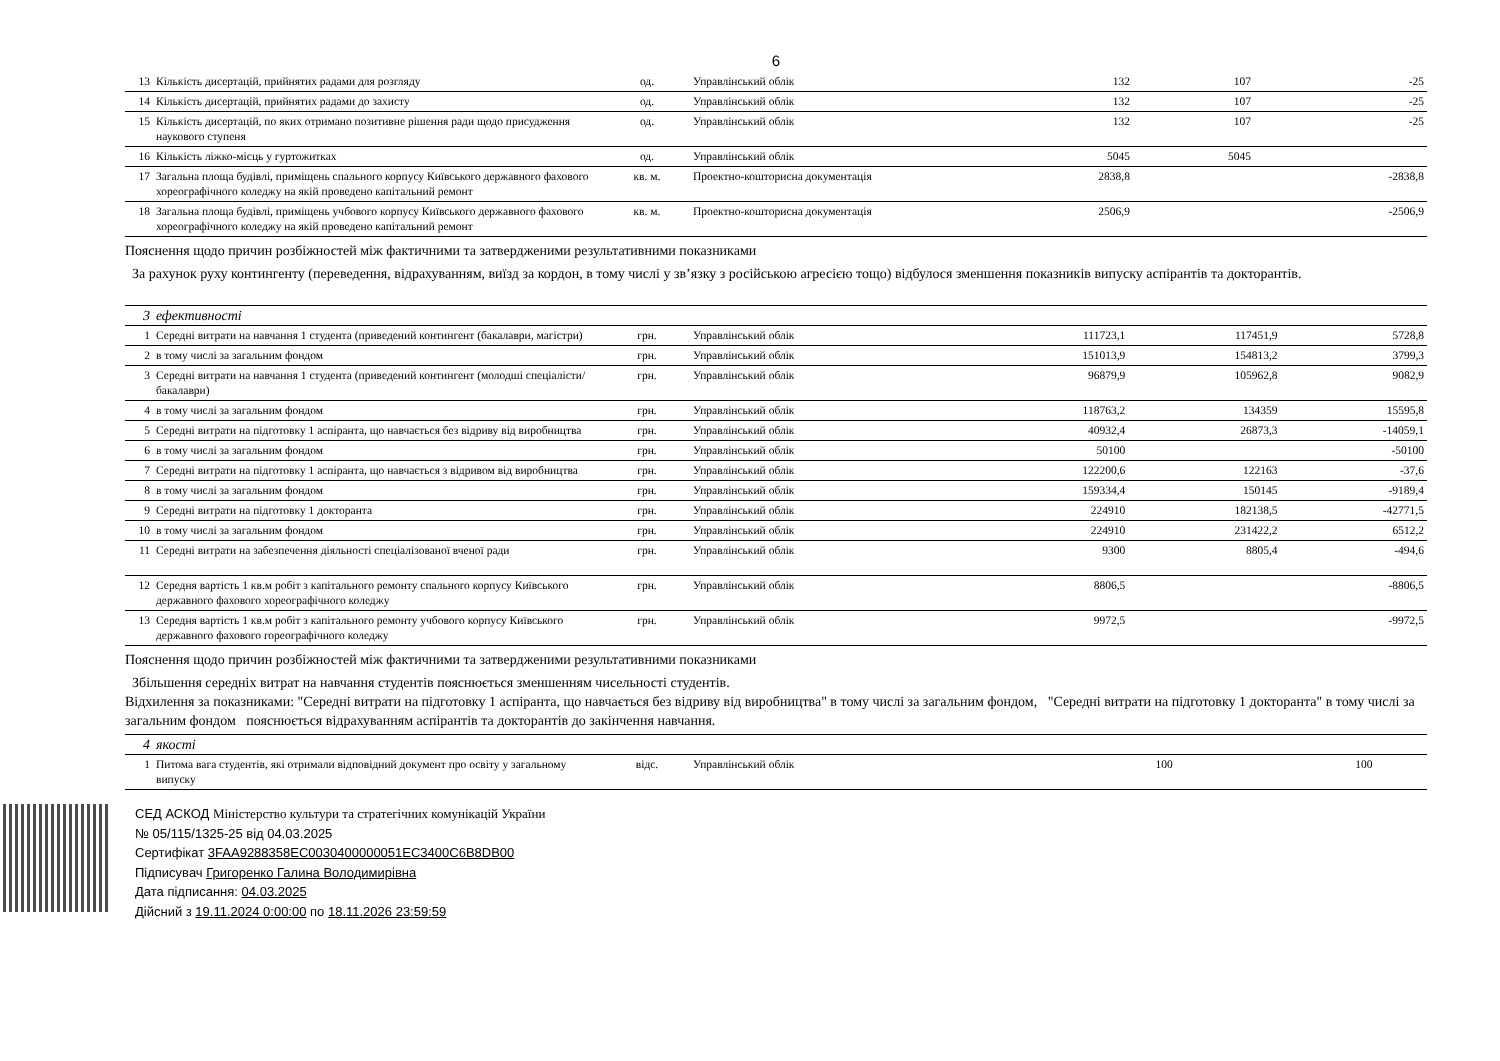6
| 13 | Кількість дисертацій, прийнятих радами для розгляду | од. | Управлінський облік | 132 | 107 | -25 |
| 14 | Кількість дисертацій, прийнятих радами до захисту | од. | Управлінський облік | 132 | 107 | -25 |
| 15 | Кількість дисертацій, по яких отримано позитивне рішення ради щодо присудження наукового ступеня | од. | Управлінський облік | 132 | 107 | -25 |
| 16 | Кількість ліжко-місць у гуртожитках | од. | Управлінський облік | 5045 | 5045 | |
| 17 | Загальна площа будівлі, приміщень спального корпусу Київського державного фахового хореографічного коледжу на якій проведено капітальний ремонт | кв. м. | Проектно-кошторисна документація | 2838,8 | | -2838,8 |
| 18 | Загальна площа будівлі, приміщень учбового корпусу Київського державного фахового хореографічного коледжу на якій проведено капітальний ремонт | кв. м. | Проектно-кошторисна документація | 2506,9 | | -2506,9 |
Пояснення щодо причин розбіжностей між фактичними та затвердженими результативними показниками
За рахунок руху контингенту (переведення, відрахуванням, виїзд за кордон, в тому числі у зв’язку з російською агресією тощо) відбулося зменшення показників випуску аспірантів та докторантів.
| 3 | ефективності | | | | | |
| 1 | Середні витрати на навчання 1 студента (приведений контингент (бакалаври, магістри) | грн. | Управлінський облік | 111723,1 | 117451,9 | 5728,8 |
| 2 | в тому числі за загальним фондом | грн. | Управлінський облік | 151013,9 | 154813,2 | 3799,3 |
| 3 | Середні витрати на навчання 1 студента (приведений контингент (молодші спеціалісти/бакалаври) | грн. | Управлінський облік | 96879,9 | 105962,8 | 9082,9 |
| 4 | в тому числі за загальним фондом | грн. | Управлінський облік | 118763,2 | 134359 | 15595,8 |
| 5 | Середні витрати на підготовку 1 аспіранта, що навчається без відриву від виробництва | грн. | Управлінський облік | 40932,4 | 26873,3 | -14059,1 |
| 6 | в тому числі за загальним фондом | грн. | Управлінський облік | 50100 | | -50100 |
| 7 | Середні витрати на підготовку 1 аспіранта, що навчається з відривом від виробництва | грн. | Управлінський облік | 122200,6 | 122163 | -37,6 |
| 8 | в тому числі за загальним фондом | грн. | Управлінський облік | 159334,4 | 150145 | -9189,4 |
| 9 | Середні витрати на підготовку 1 докторанта | грн. | Управлінський облік | 224910 | 182138,5 | -42771,5 |
| 10 | в тому числі за загальним фондом | грн. | Управлінський облік | 224910 | 231422,2 | 6512,2 |
| 11 | Середні витрати на забезпечення діяльності спеціалізованої вченої ради | грн. | Управлінський облік | 9300 | 8805,4 | -494,6 |
| 12 | Середня вартість 1 кв.м робіт з капітального ремонту спального корпусу Київського державного фахового хореографічного коледжу | грн. | Управлінський облік | 8806,5 | | -8806,5 |
| 13 | Середня вартість 1 кв.м робіт з капітального ремонту учбового корпусу Київського державного фахового гореографічного коледжу | грн. | Управлінський облік | 9972,5 | | -9972,5 |
Пояснення щодо причин розбіжностей між фактичними та затвердженими результативними показниками
Збільшення середніх витрат на навчання студентів пояснюється зменшенням чисельності студентів.
Відхилення за показниками: "Середні витрати на підготовку 1 аспіранта, що навчається без відриву від виробництва" в тому числі за загальним фондом, "Середні витрати на підготовку 1 докторанта" в тому числі за загальним фондом пояснюється відрахуванням аспірантів та докторантів до закінчення навчання.
| 4 | якості | | | | | |
| 1 | Питома вага студентів, які отримали відповідний документ про освіту у загальному випуску | відс. | Управлінський облік | 100 | 100 | |
СЕД АСКОД Міністерство культури та стратегічних комунікацій України
№ 05/115/1325-25 від 04.03.2025
Сертифікат 3FAA9288358EC0030400000051EC3400C6B8DB00
Підписувач Григоренко Галина Володимирівна
Дата підписання: 04.03.2025
Дійсний з 19.11.2024 0:00:00 по 18.11.2026 23:59:59